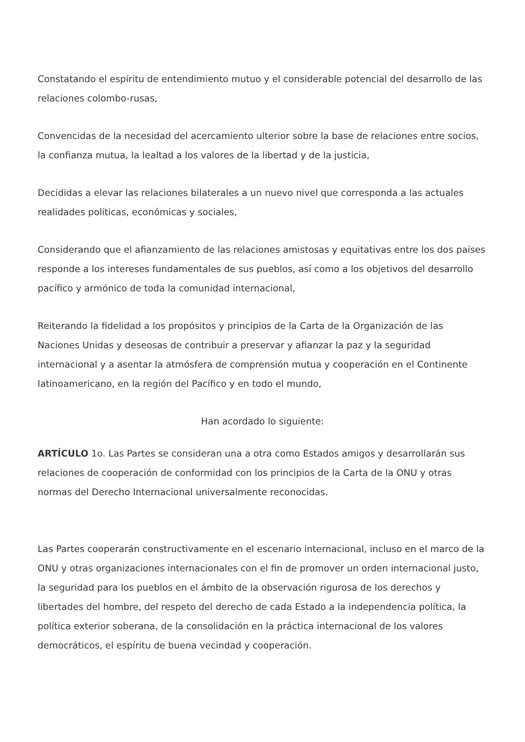Constatando el espíritu de entendimiento mutuo y el considerable potencial del desarrollo de las relaciones colombo-rusas,
Convencidas de la necesidad del acercamiento ulterior sobre la base de relaciones entre socios, la confianza mutua, la lealtad a los valores de la libertad y de la justicia,
Decididas a elevar las relaciones bilaterales a un nuevo nivel que corresponda a las actuales realidades políticas, económicas y sociales,
Considerando que el afianzamiento de las relaciones amistosas y equitativas entre los dos países responde a los intereses fundamentales de sus pueblos, así como a los objetivos del desarrollo pacífico y armónico de toda la comunidad internacional,
Reiterando la fidelidad a los propósitos y principios de la Carta de la Organización de las Naciones Unidas y deseosas de contribuir a preservar y afianzar la paz y la seguridad internacional y a asentar la atmósfera de comprensión mutua y cooperación en el Continente latinoamericano, en la región del Pacífico y en todo el mundo,
Han acordado lo siguiente:
ARTÍCULO 1o. Las Partes se consideran una a otra como Estados amigos y desarrollarán sus relaciones de cooperación de conformidad con los principios de la Carta de la ONU y otras normas del Derecho Internacional universalmente reconocidas.
Las Partes cooperarán constructivamente en el escenario internacional, incluso en el marco de la ONU y otras organizaciones internacionales con el fin de promover un orden internacional justo, la seguridad para los pueblos en el ámbito de la observación rigurosa de los derechos y libertades del hombre, del respeto del derecho de cada Estado a la independencia política, la política exterior soberana, de la consolidación en la práctica internacional de los valores democráticos, el espíritu de buena vecindad y cooperación.